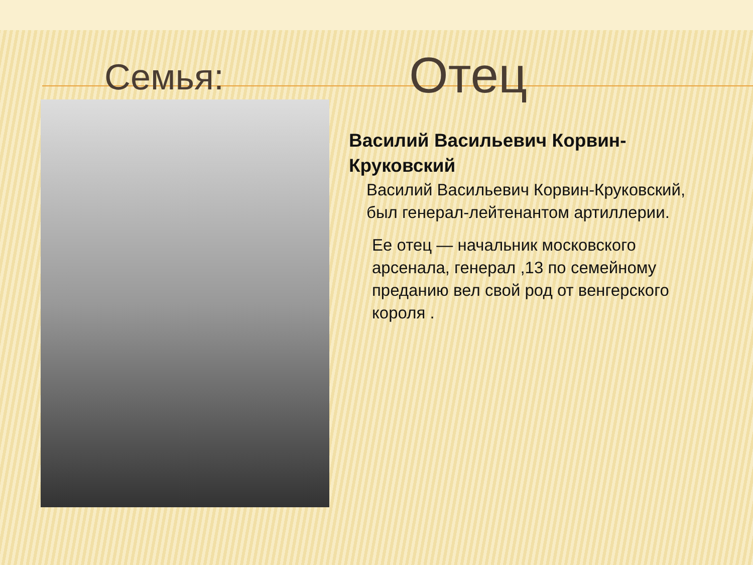Семья: Отец
Василий Васильевич Корвин-Круковский
Василий Васильевич Корвин-Круковский, был генерал-лейтенантом артиллерии.
Ее отец — начальник московского арсенала, генерал ,13 по семейному преданию вел свой род от венгерского короля .